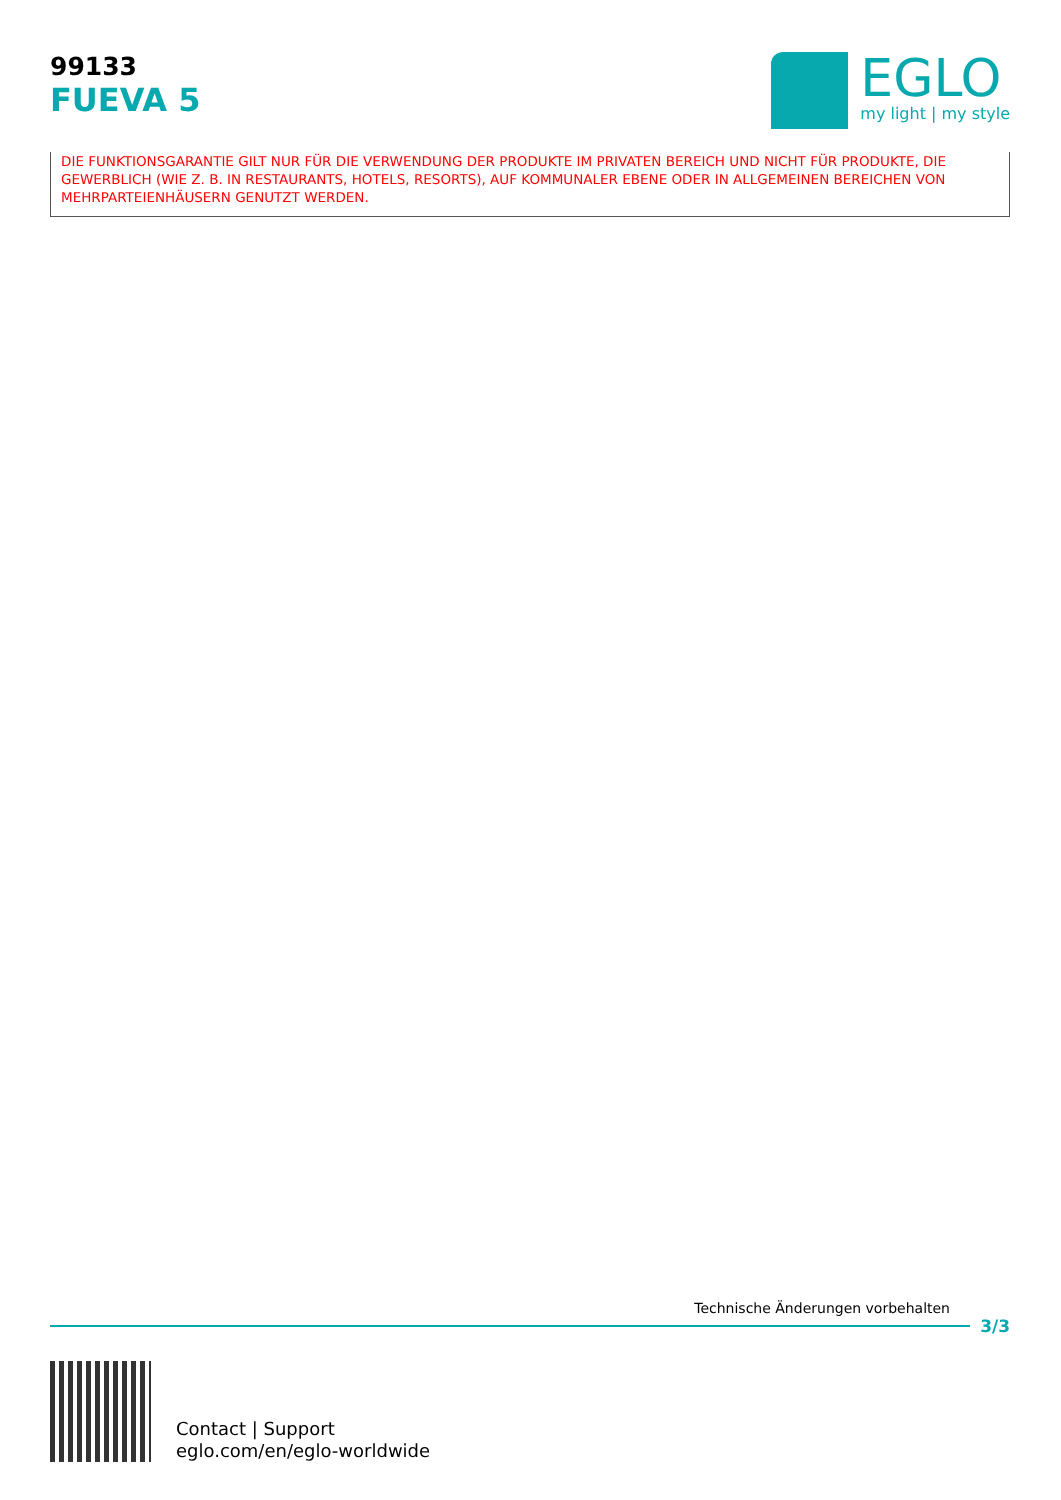99133
FUEVA 5
EGLO
my light | my style
DIE FUNKTIONSGARANTIE GILT NUR FÜR DIE VERWENDUNG DER PRODUKTE IM PRIVATEN BEREICH UND NICHT FÜR PRODUKTE, DIE GEWERBLICH (WIE Z. B. IN RESTAURANTS, HOTELS, RESORTS), AUF KOMMUNALER EBENE ODER IN ALLGEMEINEN BEREICHEN VON MEHRPARTEIENHÄUSERN GENUTZT WERDEN.
Technische Änderungen vorbehalten
3/3
Contact | Support
eglo.com/en/eglo-worldwide